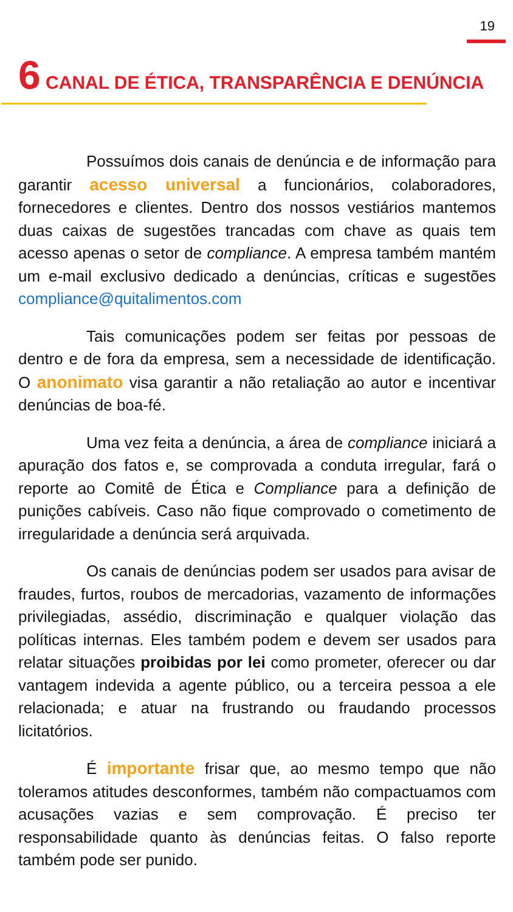19
6 CANAL DE ÉTICA, TRANSPARÊNCIA E DENÚNCIA
Possuímos dois canais de denúncia e de informação para garantir acesso universal a funcionários, colaboradores, fornecedores e clientes. Dentro dos nossos vestiários mantemos duas caixas de sugestões trancadas com chave as quais tem acesso apenas o setor de compliance. A empresa também mantém um e-mail exclusivo dedicado a denúncias, críticas e sugestões compliance@quitalimentos.com
Tais comunicações podem ser feitas por pessoas de dentro e de fora da empresa, sem a necessidade de identificação. O anonimato visa garantir a não retaliação ao autor e incentivar denúncias de boa-fé.
Uma vez feita a denúncia, a área de compliance iniciará a apuração dos fatos e, se comprovada a conduta irregular, fará o reporte ao Comitê de Ética e Compliance para a definição de punições cabíveis. Caso não fique comprovado o cometimento de irregularidade a denúncia será arquivada.
Os canais de denúncias podem ser usados para avisar de fraudes, furtos, roubos de mercadorias, vazamento de informações privilegiadas, assédio, discriminação e qualquer violação das políticas internas. Eles também podem e devem ser usados para relatar situações proibidas por lei como prometer, oferecer ou dar vantagem indevida a agente público, ou a terceira pessoa a ele relacionada; e atuar na frustrando ou fraudando processos licitatórios.
É importante frisar que, ao mesmo tempo que não toleramos atitudes desconformes, também não compactuamos com acusações vazias e sem comprovação. É preciso ter responsabilidade quanto às denúncias feitas. O falso reporte também pode ser punido.